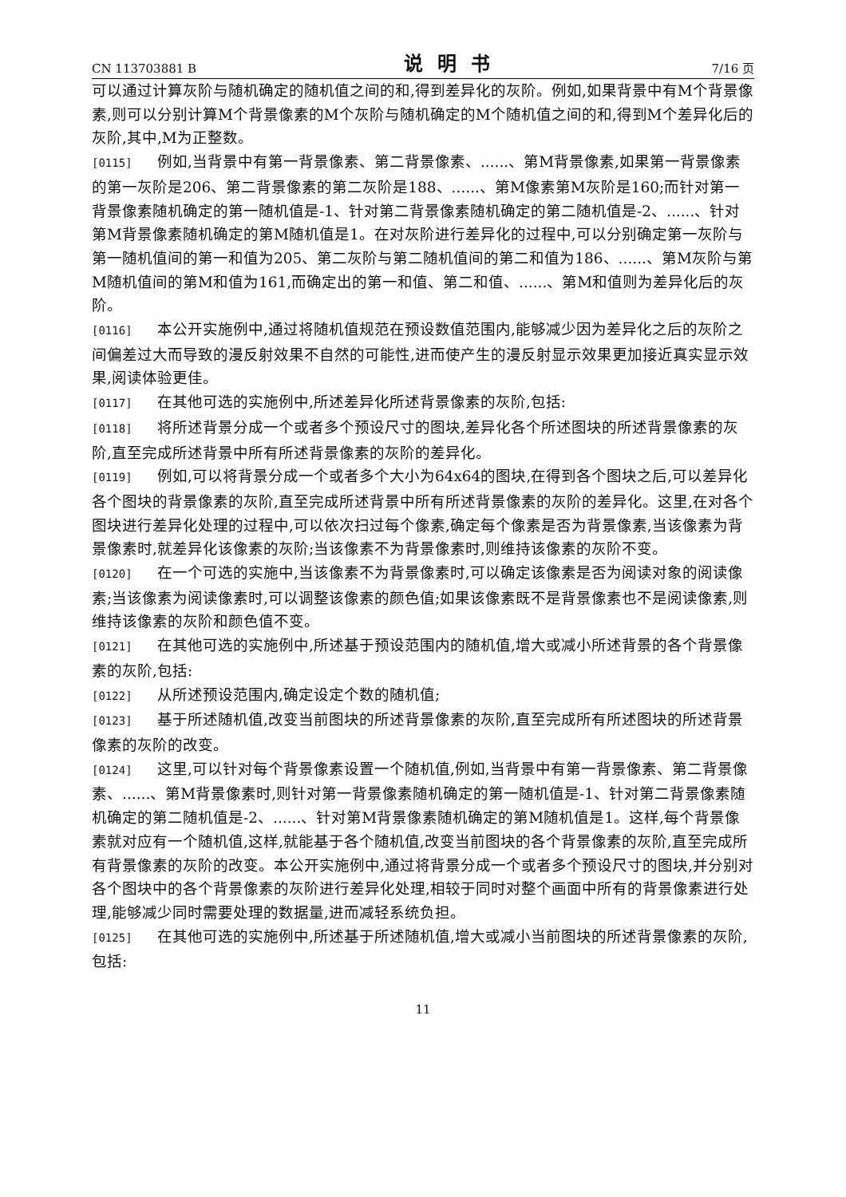CN 113703881 B 说明书 7/16 页
可以通过计算灰阶与随机确定的随机值之间的和,得到差异化的灰阶。例如,如果背景中有M个背景像素,则可以分别计算M个背景像素的M个灰阶与随机确定的M个随机值之间的和,得到M个差异化后的灰阶,其中,M为正整数。
[0115] 例如,当背景中有第一背景像素、第二背景像素、......、第M背景像素,如果第一背景像素的第一灰阶是206、第二背景像素的第二灰阶是188、......、第M像素第M灰阶是160;而针对第一背景像素随机确定的第一随机值是-1、针对第二背景像素随机确定的第二随机值是-2、......、针对第M背景像素随机确定的第M随机值是1。在对灰阶进行差异化的过程中,可以分别确定第一灰阶与第一随机值间的第一和值为205、第二灰阶与第二随机值间的第二和值为186、......、第M灰阶与第M随机值间的第M和值为161,而确定出的第一和值、第二和值、......、第M和值则为差异化后的灰阶。
[0116] 本公开实施例中,通过将随机值规范在预设数值范围内,能够减少因为差异化之后的灰阶之间偏差过大而导致的漫反射效果不自然的可能性,进而使产生的漫反射显示效果更加接近真实显示效果,阅读体验更佳。
[0117] 在其他可选的实施例中,所述差异化所述背景像素的灰阶,包括:
[0118] 将所述背景分成一个或者多个预设尺寸的图块,差异化各个所述图块的所述背景像素的灰阶,直至完成所述背景中所有所述背景像素的灰阶的差异化。
[0119] 例如,可以将背景分成一个或者多个大小为64x64的图块,在得到各个图块之后,可以差异化各个图块的背景像素的灰阶,直至完成所述背景中所有所述背景像素的灰阶的差异化。这里,在对各个图块进行差异化处理的过程中,可以依次扫过每个像素,确定每个像素是否为背景像素,当该像素为背景像素时,就差异化该像素的灰阶;当该像素不为背景像素时,则维持该像素的灰阶不变。
[0120] 在一个可选的实施中,当该像素不为背景像素时,可以确定该像素是否为阅读对象的阅读像素;当该像素为阅读像素时,可以调整该像素的颜色值;如果该像素既不是背景像素也不是阅读像素,则维持该像素的灰阶和颜色值不变。
[0121] 在其他可选的实施例中,所述基于预设范围内的随机值,增大或减小所述背景的各个背景像素的灰阶,包括:
[0122] 从所述预设范围内,确定设定个数的随机值;
[0123] 基于所述随机值,改变当前图块的所述背景像素的灰阶,直至完成所有所述图块的所述背景像素的灰阶的改变。
[0124] 这里,可以针对每个背景像素设置一个随机值,例如,当背景中有第一背景像素、第二背景像素、......、第M背景像素时,则针对第一背景像素随机确定的第一随机值是-1、针对第二背景像素随机确定的第二随机值是-2、......、针对第M背景像素随机确定的第M随机值是1。这样,每个背景像素就对应有一个随机值,这样,就能基于各个随机值,改变当前图块的各个背景像素的灰阶,直至完成所有背景像素的灰阶的改变。本公开实施例中,通过将背景分成一个或者多个预设尺寸的图块,并分别对各个图块中的各个背景像素的灰阶进行差异化处理,相较于同时对整个画面中所有的背景像素进行处理,能够减少同时需要处理的数据量,进而减轻系统负担。
[0125] 在其他可选的实施例中,所述基于所述随机值,增大或减小当前图块的所述背景像素的灰阶,包括:
11